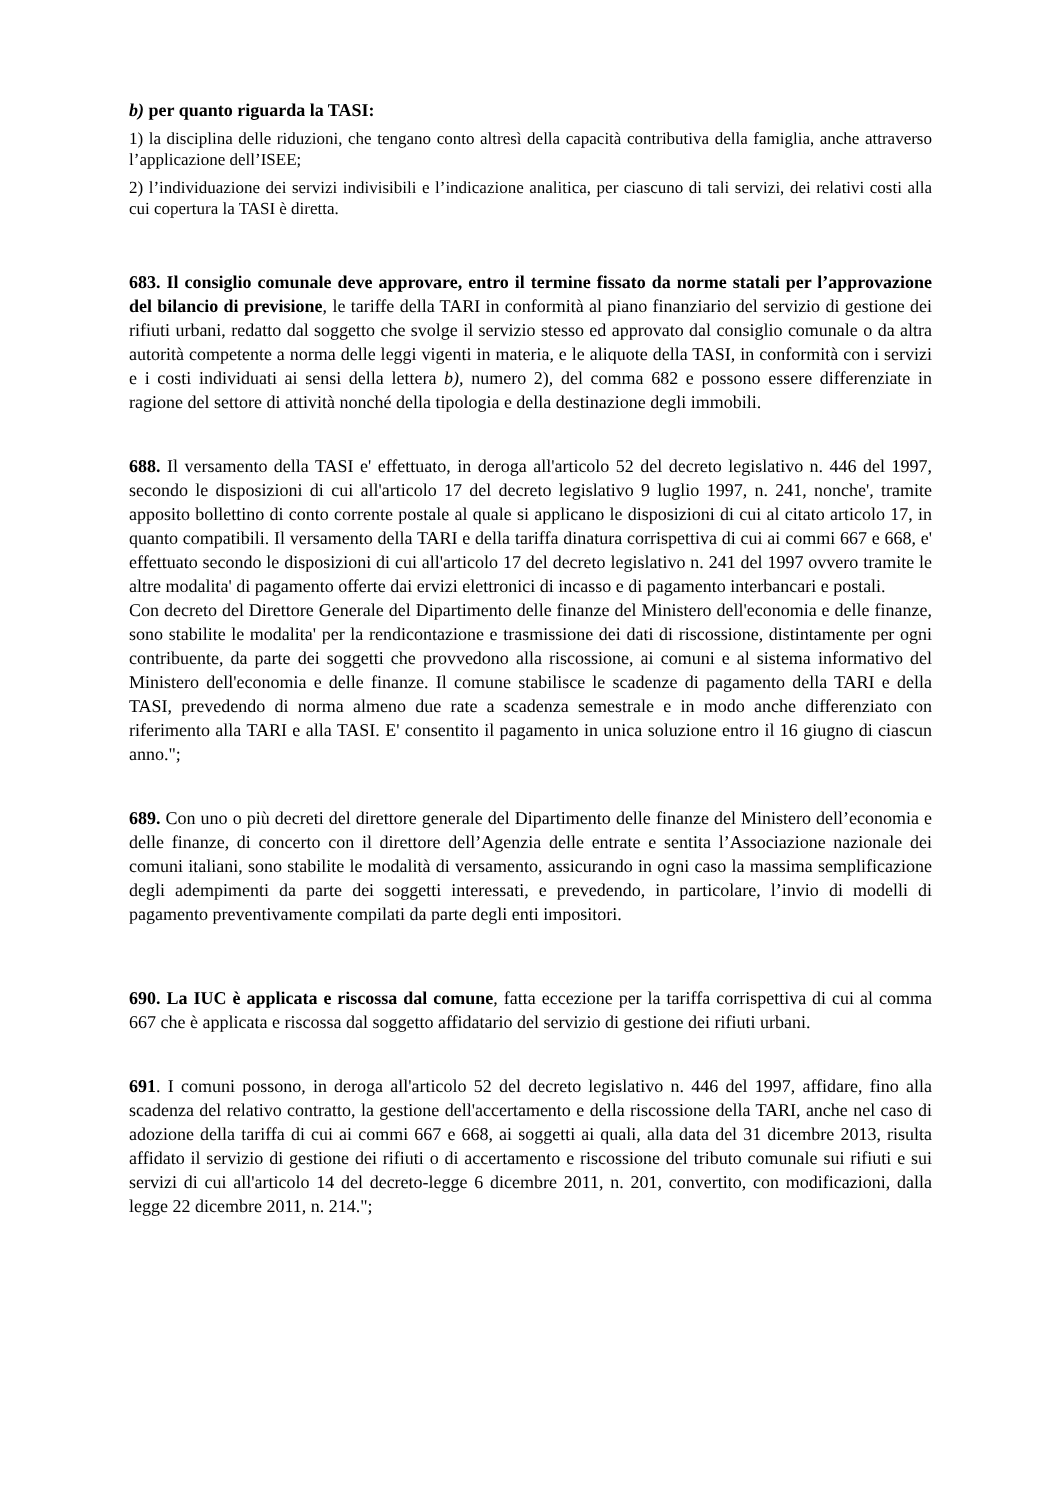b) per quanto riguarda la TASI:
1) la disciplina delle riduzioni, che tengano conto altresì della capacità contributiva della famiglia, anche attraverso l’applicazione dell’ISEE;
2) l’individuazione dei servizi indivisibili e l’indicazione analitica, per ciascuno di tali servizi, dei relativi costi alla cui copertura la TASI è diretta.
683. Il consiglio comunale deve approvare, entro il termine fissato da norme statali per l’approvazione del bilancio di previsione, le tariffe della TARI in conformità al piano finanziario del servizio di gestione dei rifiuti urbani, redatto dal soggetto che svolge il servizio stesso ed approvato dal consiglio comunale o da altra autorità competente a norma delle leggi vigenti in materia, e le aliquote della TASI, in conformità con i servizi e i costi individuati ai sensi della lettera b), numero 2), del comma 682 e possono essere differenziate in ragione del settore di attività nonché della tipologia e della destinazione degli immobili.
688. Il versamento della TASI e' effettuato, in deroga all'articolo 52 del decreto legislativo n. 446 del 1997, secondo le disposizioni di cui all'articolo 17 del decreto legislativo 9 luglio 1997, n. 241, nonche', tramite apposito bollettino di conto corrente postale al quale si applicano le disposizioni di cui al citato articolo 17, in quanto compatibili. Il versamento della TARI e della tariffa dinatura corrispettiva di cui ai commi 667 e 668, e' effettuato secondo le disposizioni di cui all'articolo 17 del decreto legislativo n. 241 del 1997 ovvero tramite le altre modalita' di pagamento offerte dai ervizi elettronici di incasso e di pagamento interbancari e postali.
Con decreto del Direttore Generale del Dipartimento delle finanze del Ministero dell'economia e delle finanze, sono stabilite le modalita' per la rendicontazione e trasmissione dei dati di riscossione, distintamente per ogni contribuente, da parte dei soggetti che provvedono alla riscossione, ai comuni e al sistema informativo del Ministero dell'economia e delle finanze. Il comune stabilisce le scadenze di pagamento della TARI e della TASI, prevedendo di norma almeno due rate a scadenza semestrale e in modo anche differenziato con riferimento alla TARI e alla TASI. E' consentito il pagamento in unica soluzione entro il 16 giugno di ciascun anno.";
689. Con uno o più decreti del direttore generale del Dipartimento delle finanze del Ministero dell’economia e delle finanze, di concerto con il direttore dell’Agenzia delle entrate e sentita l’Associazione nazionale dei comuni italiani, sono stabilite le modalità di versamento, assicurando in ogni caso la massima semplificazione degli adempimenti da parte dei soggetti interessati, e prevedendo, in particolare, l’invio di modelli di pagamento preventivamente compilati da parte degli enti impositori.
690. La IUC è applicata e riscossa dal comune, fatta eccezione per la tariffa corrispettiva di cui al comma 667 che è applicata e riscossa dal soggetto affidatario del servizio di gestione dei rifiuti urbani.
691. I comuni possono, in deroga all'articolo 52 del decreto legislativo n. 446 del 1997, affidare, fino alla scadenza del relativo contratto, la gestione dell'accertamento e della riscossione della TARI, anche nel caso di adozione della tariffa di cui ai commi 667 e 668, ai soggetti ai quali, alla data del 31 dicembre 2013, risulta affidato il servizio di gestione dei rifiuti o di accertamento e riscossione del tributo comunale sui rifiuti e sui servizi di cui all'articolo 14 del decreto-legge 6 dicembre 2011, n. 201, convertito, con modificazioni, dalla legge 22 dicembre 2011, n. 214.";